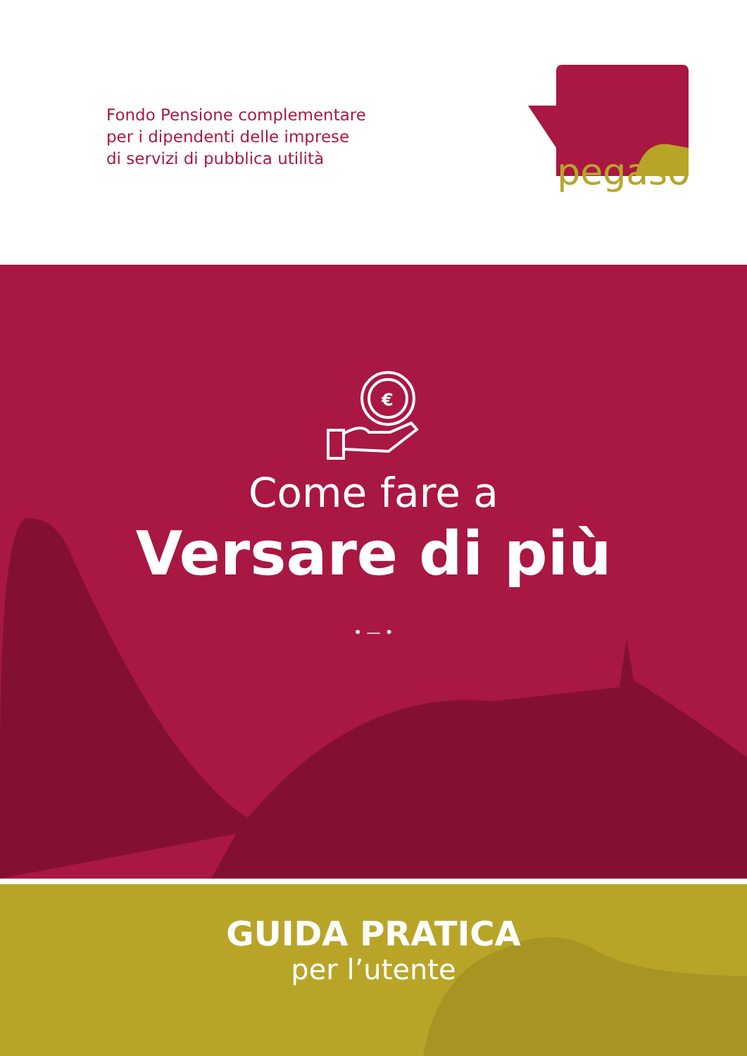Fondo Pensione complementare
per i dipendenti delle imprese
di servizi di pubblica utilità
pegaso
€
Come fare a
Versare di più
• — •
GUIDA PRATICA
per l’utente